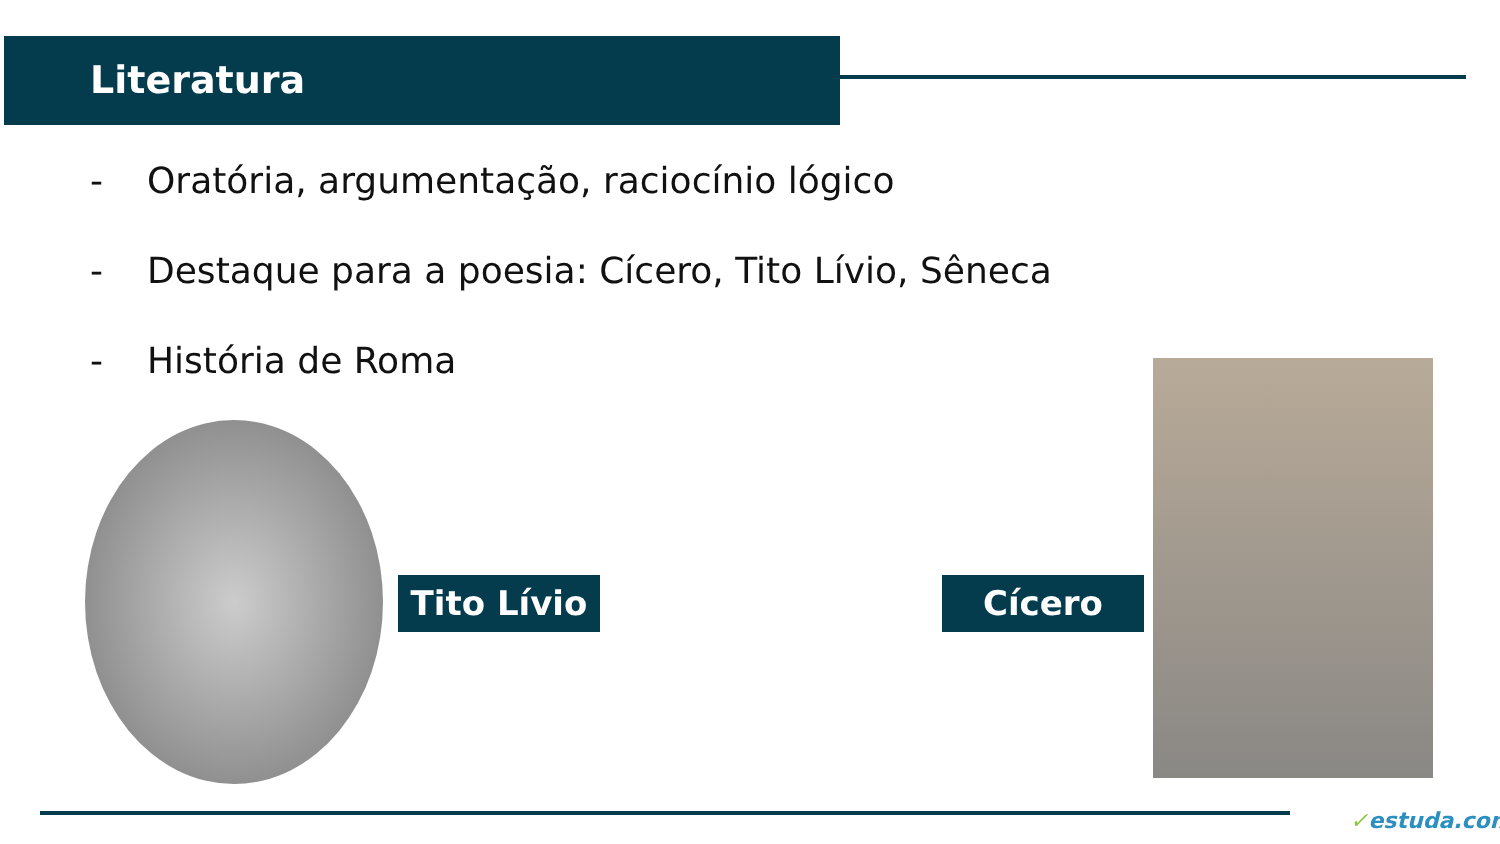Literatura
- Oratória, argumentação, raciocínio lógico
- Destaque para a poesia: Cícero, Tito Lívio, Sêneca
- História de Roma
Tito Lívio
Cícero
✓estuda.com